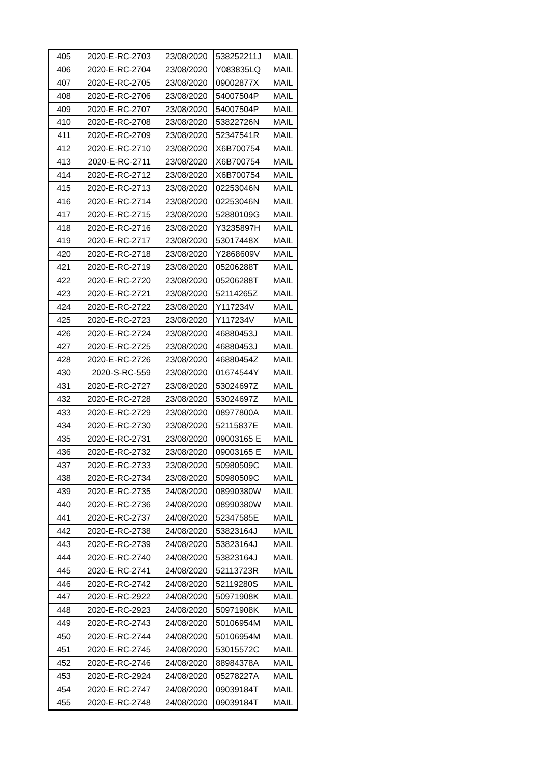| 405 | 2020-E-RC-2703 | 23/08/2020 | 538252211J | MAIL |
| 406 | 2020-E-RC-2704 | 23/08/2020 | Y083835LQ | MAIL |
| 407 | 2020-E-RC-2705 | 23/08/2020 | 09002877X | MAIL |
| 408 | 2020-E-RC-2706 | 23/08/2020 | 54007504P | MAIL |
| 409 | 2020-E-RC-2707 | 23/08/2020 | 54007504P | MAIL |
| 410 | 2020-E-RC-2708 | 23/08/2020 | 53822726N | MAIL |
| 411 | 2020-E-RC-2709 | 23/08/2020 | 52347541R | MAIL |
| 412 | 2020-E-RC-2710 | 23/08/2020 | X6B700754 | MAIL |
| 413 | 2020-E-RC-2711 | 23/08/2020 | X6B700754 | MAIL |
| 414 | 2020-E-RC-2712 | 23/08/2020 | X6B700754 | MAIL |
| 415 | 2020-E-RC-2713 | 23/08/2020 | 02253046N | MAIL |
| 416 | 2020-E-RC-2714 | 23/08/2020 | 02253046N | MAIL |
| 417 | 2020-E-RC-2715 | 23/08/2020 | 52880109G | MAIL |
| 418 | 2020-E-RC-2716 | 23/08/2020 | Y3235897H | MAIL |
| 419 | 2020-E-RC-2717 | 23/08/2020 | 53017448X | MAIL |
| 420 | 2020-E-RC-2718 | 23/08/2020 | Y2868609V | MAIL |
| 421 | 2020-E-RC-2719 | 23/08/2020 | 05206288T | MAIL |
| 422 | 2020-E-RC-2720 | 23/08/2020 | 05206288T | MAIL |
| 423 | 2020-E-RC-2721 | 23/08/2020 | 52114265Z | MAIL |
| 424 | 2020-E-RC-2722 | 23/08/2020 | Y117234V | MAIL |
| 425 | 2020-E-RC-2723 | 23/08/2020 | Y117234V | MAIL |
| 426 | 2020-E-RC-2724 | 23/08/2020 | 46880453J | MAIL |
| 427 | 2020-E-RC-2725 | 23/08/2020 | 46880453J | MAIL |
| 428 | 2020-E-RC-2726 | 23/08/2020 | 46880454Z | MAIL |
| 430 | 2020-S-RC-559 | 23/08/2020 | 01674544Y | MAIL |
| 431 | 2020-E-RC-2727 | 23/08/2020 | 53024697Z | MAIL |
| 432 | 2020-E-RC-2728 | 23/08/2020 | 53024697Z | MAIL |
| 433 | 2020-E-RC-2729 | 23/08/2020 | 08977800A | MAIL |
| 434 | 2020-E-RC-2730 | 23/08/2020 | 52115837E | MAIL |
| 435 | 2020-E-RC-2731 | 23/08/2020 | 09003165 E | MAIL |
| 436 | 2020-E-RC-2732 | 23/08/2020 | 09003165 E | MAIL |
| 437 | 2020-E-RC-2733 | 23/08/2020 | 50980509C | MAIL |
| 438 | 2020-E-RC-2734 | 23/08/2020 | 50980509C | MAIL |
| 439 | 2020-E-RC-2735 | 24/08/2020 | 08990380W | MAIL |
| 440 | 2020-E-RC-2736 | 24/08/2020 | 08990380W | MAIL |
| 441 | 2020-E-RC-2737 | 24/08/2020 | 52347585E | MAIL |
| 442 | 2020-E-RC-2738 | 24/08/2020 | 53823164J | MAIL |
| 443 | 2020-E-RC-2739 | 24/08/2020 | 53823164J | MAIL |
| 444 | 2020-E-RC-2740 | 24/08/2020 | 53823164J | MAIL |
| 445 | 2020-E-RC-2741 | 24/08/2020 | 52113723R | MAIL |
| 446 | 2020-E-RC-2742 | 24/08/2020 | 52119280S | MAIL |
| 447 | 2020-E-RC-2922 | 24/08/2020 | 50971908K | MAIL |
| 448 | 2020-E-RC-2923 | 24/08/2020 | 50971908K | MAIL |
| 449 | 2020-E-RC-2743 | 24/08/2020 | 50106954M | MAIL |
| 450 | 2020-E-RC-2744 | 24/08/2020 | 50106954M | MAIL |
| 451 | 2020-E-RC-2745 | 24/08/2020 | 53015572C | MAIL |
| 452 | 2020-E-RC-2746 | 24/08/2020 | 88984378A | MAIL |
| 453 | 2020-E-RC-2924 | 24/08/2020 | 05278227A | MAIL |
| 454 | 2020-E-RC-2747 | 24/08/2020 | 09039184T | MAIL |
| 455 | 2020-E-RC-2748 | 24/08/2020 | 09039184T | MAIL |